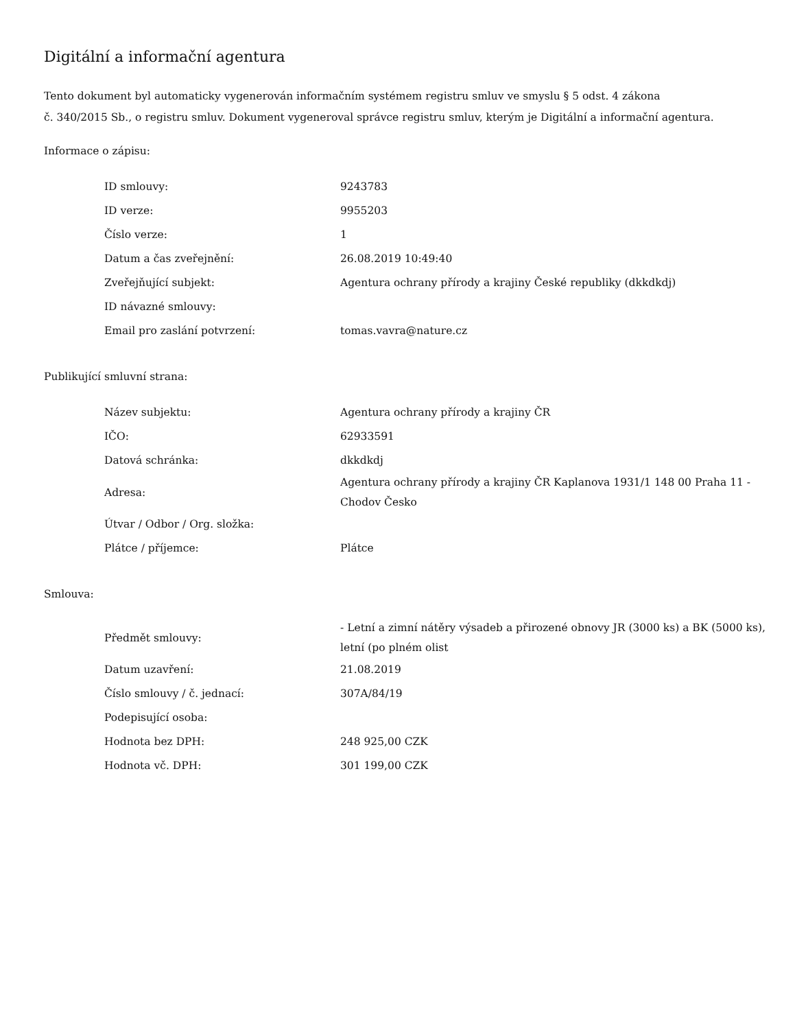Digitální a informační agentura
Tento dokument byl automaticky vygenerován informačním systémem registru smluv ve smyslu § 5 odst. 4 zákona
č. 340/2015 Sb., o registru smluv. Dokument vygeneroval správce registru smluv, kterým je Digitální a informační agentura.
Informace o zápisu:
| ID smlouvy: | 9243783 |
| ID verze: | 9955203 |
| Číslo verze: | 1 |
| Datum a čas zveřejnění: | 26.08.2019 10:49:40 |
| Zveřejňující subjekt: | Agentura ochrany přírody a krajiny České republiky (dkkdkdj) |
| ID návazné smlouvy: | |
| Email pro zaslání potvrzení: | tomas.vavra@nature.cz |
Publikující smluvní strana:
| Název subjektu: | Agentura ochrany přírody a krajiny ČR |
| IČO: | 62933591 |
| Datová schránka: | dkkdkdj |
| Adresa: | Agentura ochrany přírody a krajiny ČR Kaplanova 1931/1 148 00 Praha 11 - Chodov Česko |
| Útvar / Odbor / Org. složka: | |
| Plátce / příjemce: | Plátce |
Smlouva:
| Předmět smlouvy: | - Letní a zimní nátěry výsadeb a přirozené obnovy JR (3000 ks) a BK (5000 ks), letní (po plném olist |
| Datum uzavření: | 21.08.2019 |
| Číslo smlouvy / č. jednací: | 307A/84/19 |
| Podepisující osoba: | |
| Hodnota bez DPH: | 248 925,00 CZK |
| Hodnota vč. DPH: | 301 199,00 CZK |